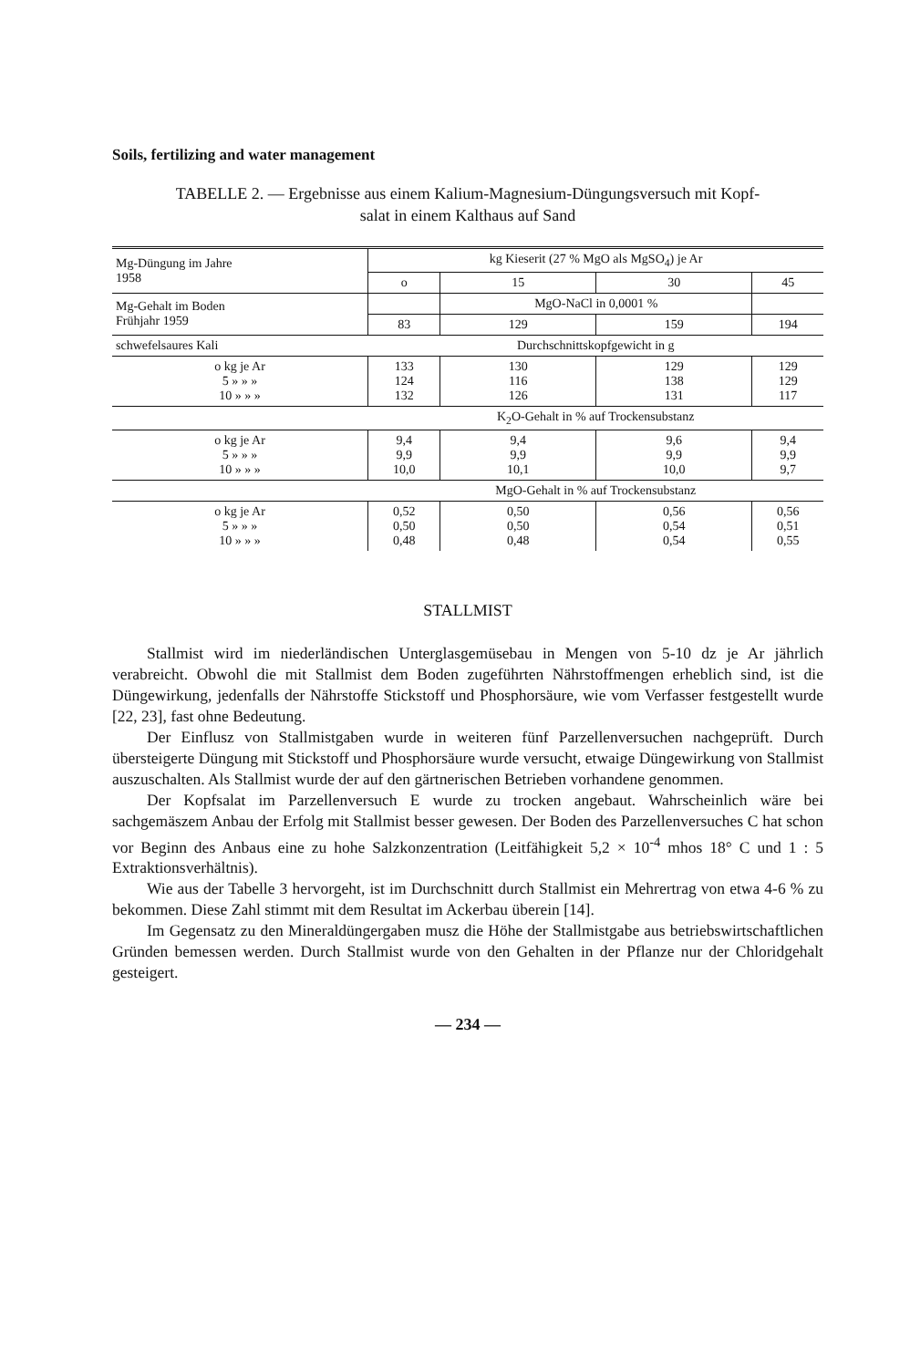Soils, fertilizing and water management
TABELLE 2. — Ergebnisse aus einem Kalium-Magnesium-Düngungsversuch mit Kopf-
salat in einem Kalthaus auf Sand
| Mg-Düngung im Jahre 1958 | kg Kieserit (27 % MgO als MgSO<sub>4</sub>) je Ar | | | |
| | o | 15 | 30 | 45 |
| Mg-Gehalt im Boden Frühjahr 1959 | | MgO-NaCl in 0,0001 % | | |
| | 83 | 129 | 159 | 194 |
| schwefelsaures Kali | Durchschnittskopfgewicht in g | | | |
| o kg je Ar 5 » » » 10 » » » | 133 124 132 | 130 116 126 | 129 138 131 | 129 129 117 |
| | K<sub>2</sub>O-Gehalt in % auf Trockensubstanz | | | |
| o kg je Ar 5 » » » 10 » » » | 9,4 9,9 10,0 | 9,4 9,9 10,1 | 9,6 9,9 10,0 | 9,4 9,9 9,7 |
| | MgO-Gehalt in % auf Trockensubstanz | | | |
| o kg je Ar 5 » » » 10 » » » | 0,52 0,50 0,48 | 0,50 0,50 0,48 | 0,56 0,54 0,54 | 0,56 0,51 0,55 |
STALLMIST
Stallmist wird im niederländischen Unterglasgemüsebau in Mengen von 5-10 dz je Ar jährlich verabreicht. Obwohl die mit Stallmist dem Boden zugeführten Nährstoffmengen erheblich sind, ist die Düngewirkung, jedenfalls der Nährstoffe Stickstoff und Phosphorsäure, wie vom Verfasser festgestellt wurde [22, 23], fast ohne Bedeutung.
Der Einflusz von Stallmistgaben wurde in weiteren fünf Parzellenversuchen nachgeprüft. Durch übersteigerte Düngung mit Stickstoff und Phosphorsäure wurde versucht, etwaige Düngewirkung von Stallmist auszuschalten. Als Stallmist wurde der auf den gärtnerischen Betrieben vorhandene genommen.
Der Kopfsalat im Parzellenversuch E wurde zu trocken angebaut. Wahrscheinlich wäre bei sachgemäszem Anbau der Erfolg mit Stallmist besser gewesen. Der Boden des Parzellenversuches C hat schon vor Beginn des Anbaus eine zu hohe Salzkonzentration (Leitfähigkeit 5,2 × 10<sup>-4</sup> mhos 18° C und 1 : 5 Extraktionsverhältnis).
Wie aus der Tabelle 3 hervorgeht, ist im Durchschnitt durch Stallmist ein Mehrertrag von etwa 4-6 % zu bekommen. Diese Zahl stimmt mit dem Resultat im Ackerbau überein [14].
Im Gegensatz zu den Mineraldüngergaben musz die Höhe der Stallmistgabe aus betriebswirtschaftlichen Gründen bemessen werden. Durch Stallmist wurde von den Gehalten in der Pflanze nur der Chloridgehalt gesteigert.
— 234 —